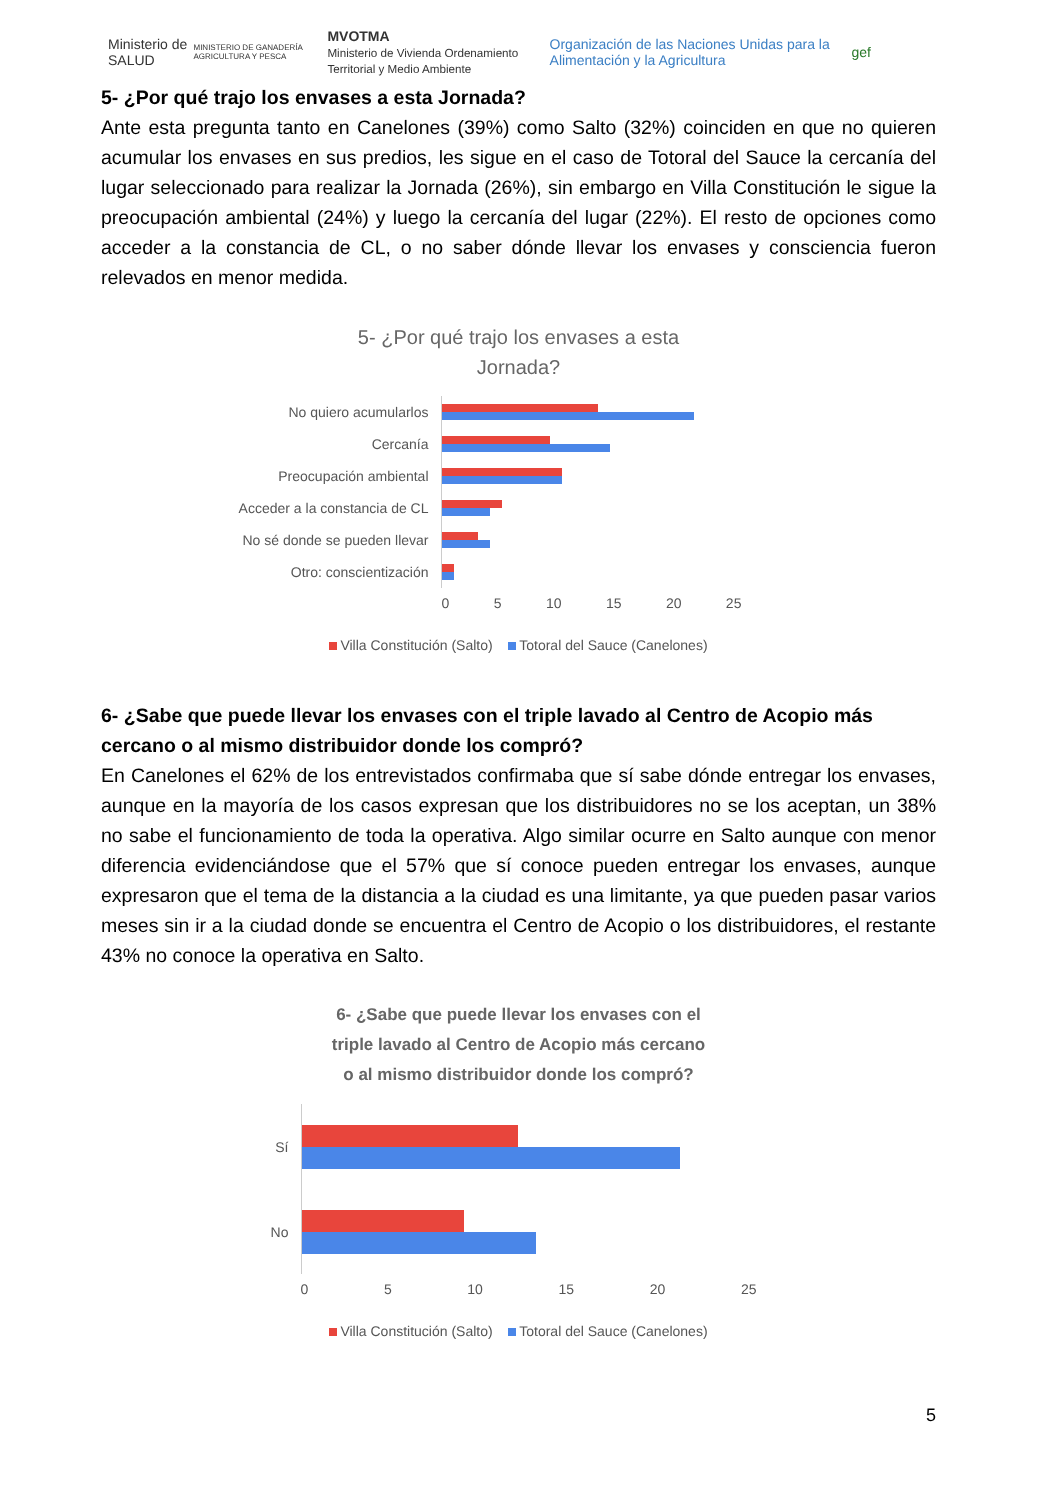Ministerio de SALUD MINISTERIO DE GANADERÍA AGRICULTURA Y PESCA MVOTMA
Ministerio de Vivienda Ordenamiento Territorial y Medio Ambiente Organización de las Naciones Unidas para la Alimentación y la Agricultura gef
5- ¿Por qué trajo los envases a esta Jornada?
Ante esta pregunta tanto en Canelones (39%) como Salto (32%) coinciden en que no quieren acumular los envases en sus predios, les sigue en el caso de Totoral del Sauce la cercanía del lugar seleccionado para realizar la Jornada (26%), sin embargo en Villa Constitución le sigue la preocupación ambiental (24%) y luego la cercanía del lugar (22%). El resto de opciones como acceder a la constancia de CL, o no saber dónde llevar los envases y consciencia fueron relevados en menor medida.
5- ¿Por qué trajo los envases a esta
Jornada?
No quiero acumularlos
Cercanía
Preocupación ambiental
Acceder a la constancia de CL
No sé donde se pueden llevar
Otro: conscientización
0 5 10 15 20 25
Villa Constitución (Salto) Totoral del Sauce (Canelones)
6- ¿Sabe que puede llevar los envases con el triple lavado al Centro de Acopio más cercano o al mismo distribuidor donde los compró?
En Canelones el 62% de los entrevistados confirmaba que sí sabe dónde entregar los envases, aunque en la mayoría de los casos expresan que los distribuidores no se los aceptan, un 38% no sabe el funcionamiento de toda la operativa. Algo similar ocurre en Salto aunque con menor diferencia evidenciándose que el 57% que sí conoce pueden entregar los envases, aunque expresaron que el tema de la distancia a la ciudad es una limitante, ya que pueden pasar varios meses sin ir a la ciudad donde se encuentra el Centro de Acopio o los distribuidores, el restante 43% no conoce la operativa en Salto.
6- ¿Sabe que puede llevar los envases con el
triple lavado al Centro de Acopio más cercano
o al mismo distribuidor donde los compró?
Sí
No
0 5 10 15 20 25
Villa Constitución (Salto) Totoral del Sauce (Canelones)
5